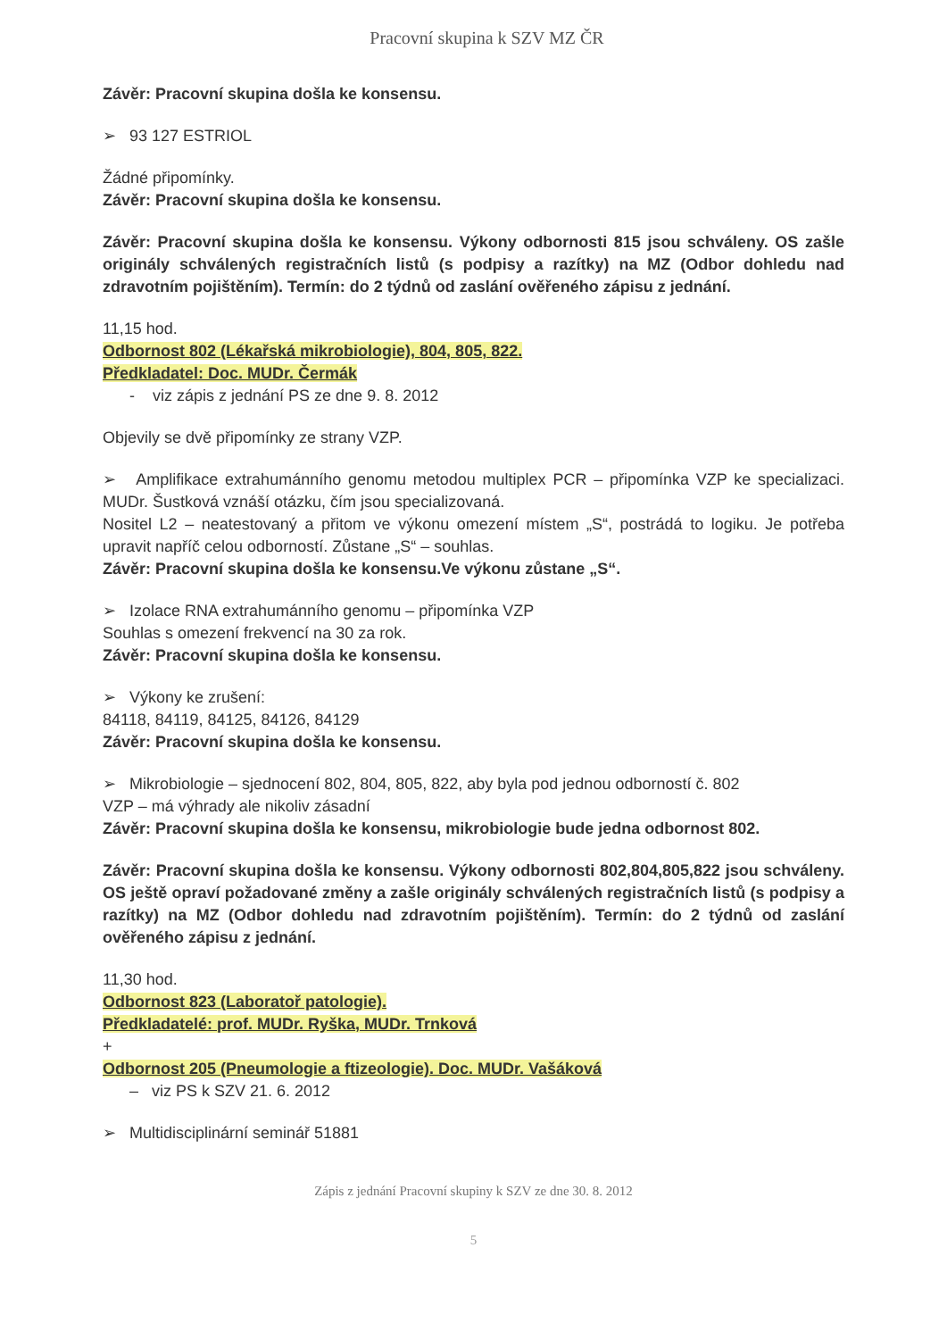Pracovní skupina k SZV MZ ČR
Závěr: Pracovní skupina došla ke konsensu.
➢ 93 127 ESTRIOL
Žádné připomínky.
Závěr: Pracovní skupina došla ke konsensu.
Závěr: Pracovní skupina došla ke konsensu. Výkony odbornosti 815 jsou schváleny. OS zašle originály schválených registračních listů (s podpisy a razítky) na MZ (Odbor dohledu nad zdravotním pojištěním). Termín: do 2 týdnů od zaslání ověřeného zápisu z jednání.
11,15 hod.
Odbornost 802 (Lékařská mikrobiologie), 804, 805, 822.
Předkladatel: Doc. MUDr. Čermák
- viz zápis z jednání PS ze dne 9. 8. 2012
Objevily se dvě připomínky ze strany VZP.
➢ Amplifikace extrahumánního genomu metodou multiplex PCR – připomínka VZP ke specializaci. MUDr. Šustková vznáší otázku, čím jsou specializovaná.
Nositel L2 – neatestovaný a přitom ve výkonu omezení místem „S“, postrádá to logiku. Je potřeba upravit napříč celou odborností. Zůstane „S“ – souhlas.
Závěr: Pracovní skupina došla ke konsensu.Ve výkonu zůstane „S“.
➢ Izolace RNA extrahumánního genomu – připomínka VZP
Souhlas s omezení frekvencí na 30 za rok.
Závěr: Pracovní skupina došla ke konsensu.
➢ Výkony ke zrušení:
84118, 84119, 84125, 84126, 84129
Závěr: Pracovní skupina došla ke konsensu.
➢ Mikrobiologie – sjednocení 802, 804, 805, 822, aby byla pod jednou odborností č. 802
VZP – má výhrady ale nikoliv zásadní
Závěr: Pracovní skupina došla ke konsensu, mikrobiologie bude jedna odbornost 802.
Závěr: Pracovní skupina došla ke konsensu. Výkony odbornosti 802,804,805,822 jsou schváleny. OS ještě opraví požadované změny a zašle originály schválených registračních listů (s podpisy a razítky) na MZ (Odbor dohledu nad zdravotním pojištěním). Termín: do 2 týdnů od zaslání ověřeného zápisu z jednání.
11,30 hod.
Odbornost 823 (Laboratoř patologie).
Předkladatelé: prof. MUDr. Ryška, MUDr. Trnková
+
Odbornost 205 (Pneumologie a ftizeologie). Doc. MUDr. Vašáková
– viz PS k SZV 21. 6. 2012
➢ Multidisciplinární seminář 51881
Zápis z jednání Pracovní skupiny k SZV ze dne 30. 8. 2012
5